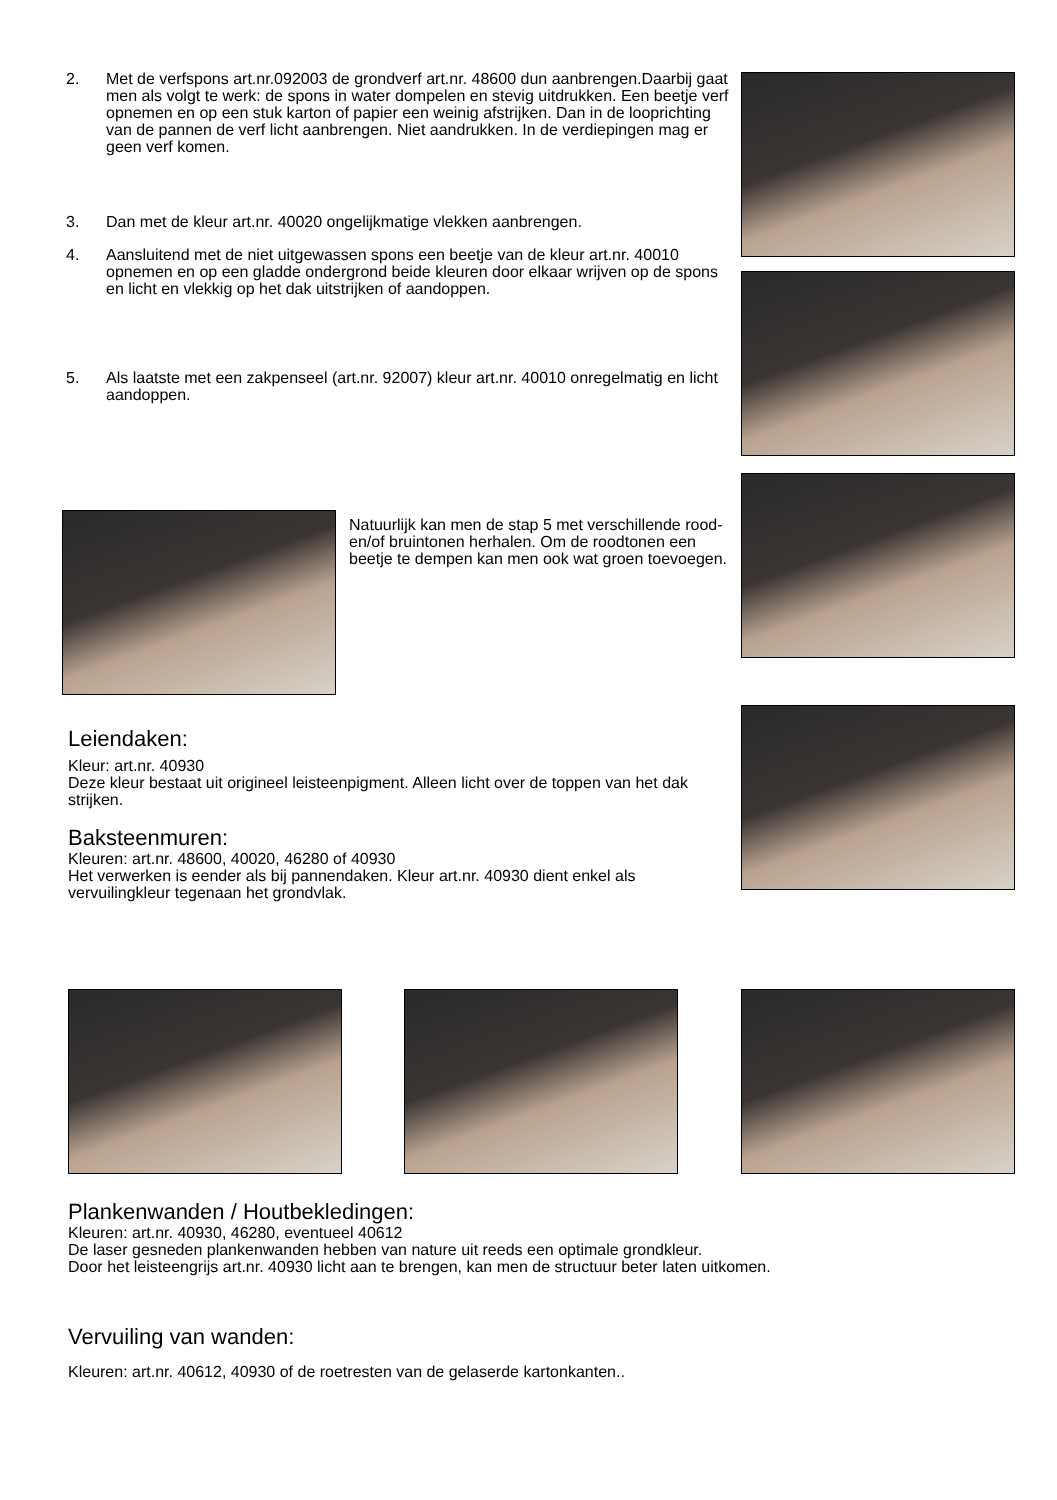2. Met de verfspons art.nr.092003 de grondverf art.nr. 48600 dun aanbrengen.Daarbij gaat men als volgt te werk: de spons in water dompelen en stevig uitdrukken. Een beetje verf opnemen en op een stuk karton of papier een weinig afstrijken. Dan in de looprichting van de pannen de verf licht aanbrengen. Niet aandrukken. In de verdiepingen mag er geen verf komen.
3. Dan met de kleur art.nr. 40020 ongelijkmatige vlekken aanbrengen.
4. Aansluitend met de niet uitgewassen spons een beetje van de kleur art.nr. 40010 opnemen en op een gladde ondergrond beide kleuren door elkaar wrijven op de spons en licht en vlekkig op het dak uitstrijken of aandoppen.
5. Als laatste met een zakpenseel (art.nr. 92007) kleur art.nr. 40010 onregelmatig en licht aandoppen.
Natuurlijk kan men de stap 5 met verschillende rood- en/of bruintonen herhalen. Om de roodtonen een beetje te dempen kan men ook wat groen toevoegen.
Leiendaken:
Kleur: art.nr. 40930
Deze kleur bestaat uit origineel leisteenpigment. Alleen licht over de toppen van het dak strijken.
Baksteenmuren:
Kleuren: art.nr. 48600, 40020, 46280 of 40930
Het verwerken is eender als bij pannendaken. Kleur art.nr. 40930 dient enkel als vervuilingkleur tegenaan het grondvlak.
Plankenwanden / Houtbekledingen:
Kleuren: art.nr. 40930, 46280, eventueel 40612
De laser gesneden plankenwanden hebben van nature uit reeds een optimale grondkleur.
Door het leisteengrijs art.nr. 40930 licht aan te brengen, kan men de structuur beter laten uitkomen.
Vervuiling van wanden:
Kleuren: art.nr. 40612, 40930 of de roetresten van de gelaserde kartonkanten..